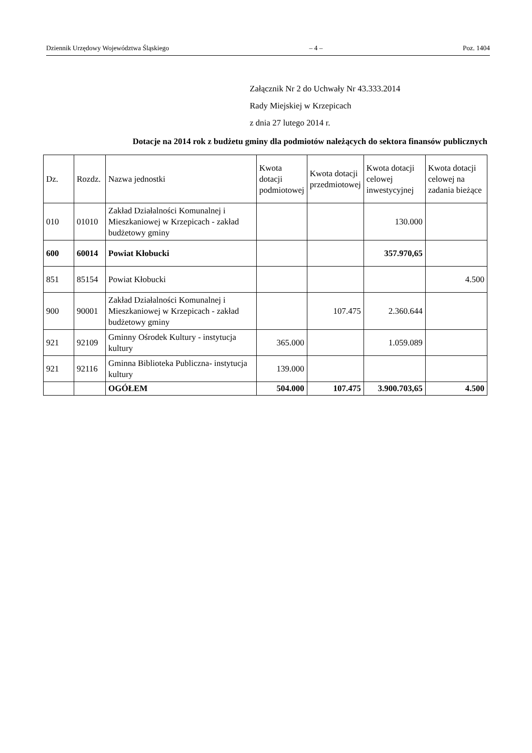Dziennik Urzędowy Województwa Śląskiego – 4 – Poz. 1404
Załącznik Nr 2 do Uchwały Nr 43.333.2014
Rady Miejskiej w Krzepicach
z dnia 27 lutego 2014 r.
Dotacje na 2014 rok z budżetu gminy dla podmiotów należących do sektora finansów publicznych
| Dz. | Rozdz. | Nazwa jednostki | Kwota dotacji podmiotowej | Kwota dotacji przedmiotowej | Kwota dotacji celowej inwestycyjnej | Kwota dotacji celowej na zadania bieżące |
| --- | --- | --- | --- | --- | --- | --- |
| 010 | 01010 | Zakład Działalności Komunalnej i Mieszkaniowej w Krzepicach - zakład budżetowy gminy | | | 130.000 | |
| 600 | 60014 | Powiat Kłobucki | | | 357.970,65 | |
| 851 | 85154 | Powiat Kłobucki | | | | 4.500 |
| 900 | 90001 | Zakład Działalności Komunalnej i Mieszkaniowej w Krzepicach - zakład budżetowy gminy | | 107.475 | 2.360.644 | |
| 921 | 92109 | Gminny Ośrodek Kultury - instytucja kultury | 365.000 | | 1.059.089 | |
| 921 | 92116 | Gminna Biblioteka Publiczna- instytucja kultury | 139.000 | | | |
| | | OGÓŁEM | 504.000 | 107.475 | 3.900.703,65 | 4.500 |